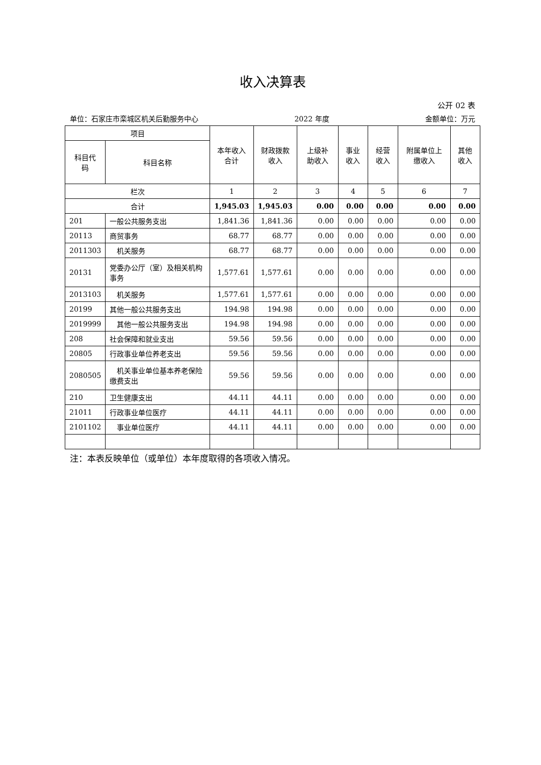收入决算表
公开 02 表
单位：石家庄市栾城区机关后勤服务中心 2022 年度 金额单位：万元
| 项目 | | 本年收入 合计 | 财政拨款 收入 | 上级补 助收入 | 事业 收入 | 经营 收入 | 附属单位上 缴收入 | 其他 收入 |
| --- | --- | --- | --- | --- | --- | --- | --- | --- |
| 科目代 码 | 科目名称 | | | | | | | |
| 栏次 | | 1 | 2 | 3 | 4 | 5 | 6 | 7 |
| 合计 | | 1,945.03 | 1,945.03 | 0.00 | 0.00 | 0.00 | 0.00 | 0.00 |
| 201 | 一般公共服务支出 | 1,841.36 | 1,841.36 | 0.00 | 0.00 | 0.00 | 0.00 | 0.00 |
| 20113 | 商贸事务 | 68.77 | 68.77 | 0.00 | 0.00 | 0.00 | 0.00 | 0.00 |
| 2011303 | 机关服务 | 68.77 | 68.77 | 0.00 | 0.00 | 0.00 | 0.00 | 0.00 |
| 20131 | 党委办公厅（室）及相关机构事务 | 1,577.61 | 1,577.61 | 0.00 | 0.00 | 0.00 | 0.00 | 0.00 |
| 2013103 | 机关服务 | 1,577.61 | 1,577.61 | 0.00 | 0.00 | 0.00 | 0.00 | 0.00 |
| 20199 | 其他一般公共服务支出 | 194.98 | 194.98 | 0.00 | 0.00 | 0.00 | 0.00 | 0.00 |
| 2019999 | 其他一般公共服务支出 | 194.98 | 194.98 | 0.00 | 0.00 | 0.00 | 0.00 | 0.00 |
| 208 | 社会保障和就业支出 | 59.56 | 59.56 | 0.00 | 0.00 | 0.00 | 0.00 | 0.00 |
| 20805 | 行政事业单位养老支出 | 59.56 | 59.56 | 0.00 | 0.00 | 0.00 | 0.00 | 0.00 |
| 2080505 | 机关事业单位基本养老保险缴费支出 | 59.56 | 59.56 | 0.00 | 0.00 | 0.00 | 0.00 | 0.00 |
| 210 | 卫生健康支出 | 44.11 | 44.11 | 0.00 | 0.00 | 0.00 | 0.00 | 0.00 |
| 21011 | 行政事业单位医疗 | 44.11 | 44.11 | 0.00 | 0.00 | 0.00 | 0.00 | 0.00 |
| 2101102 | 事业单位医疗 | 44.11 | 44.11 | 0.00 | 0.00 | 0.00 | 0.00 | 0.00 |
注：本表反映单位（或单位）本年度取得的各项收入情况。